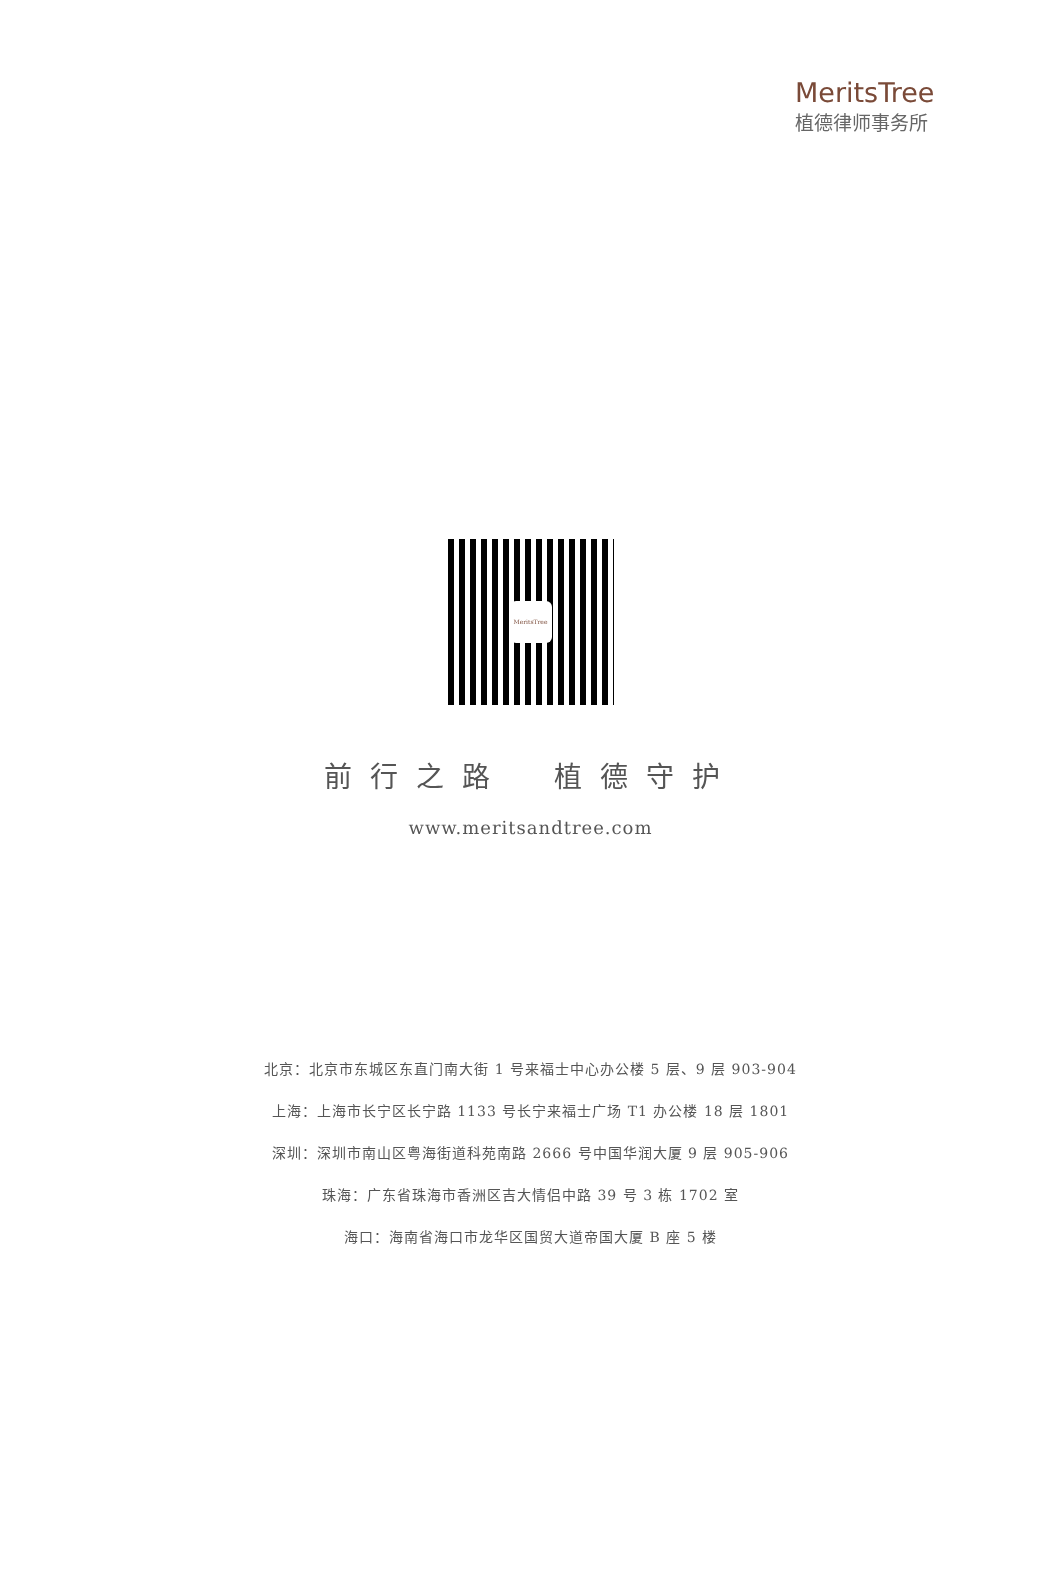MeritsTree
植德律师事务所
MeritsTree
前行之路　植德守护
www.meritsandtree.com
北京：北京市东城区东直门南大街 1 号来福士中心办公楼 5 层、9 层 903-904
上海：上海市长宁区长宁路 1133 号长宁来福士广场 T1 办公楼 18 层 1801
深圳：深圳市南山区粤海街道科苑南路 2666 号中国华润大厦 9 层 905-906
珠海：广东省珠海市香洲区吉大情侣中路 39 号 3 栋 1702 室
海口：海南省海口市龙华区国贸大道帝国大厦 B 座 5 楼